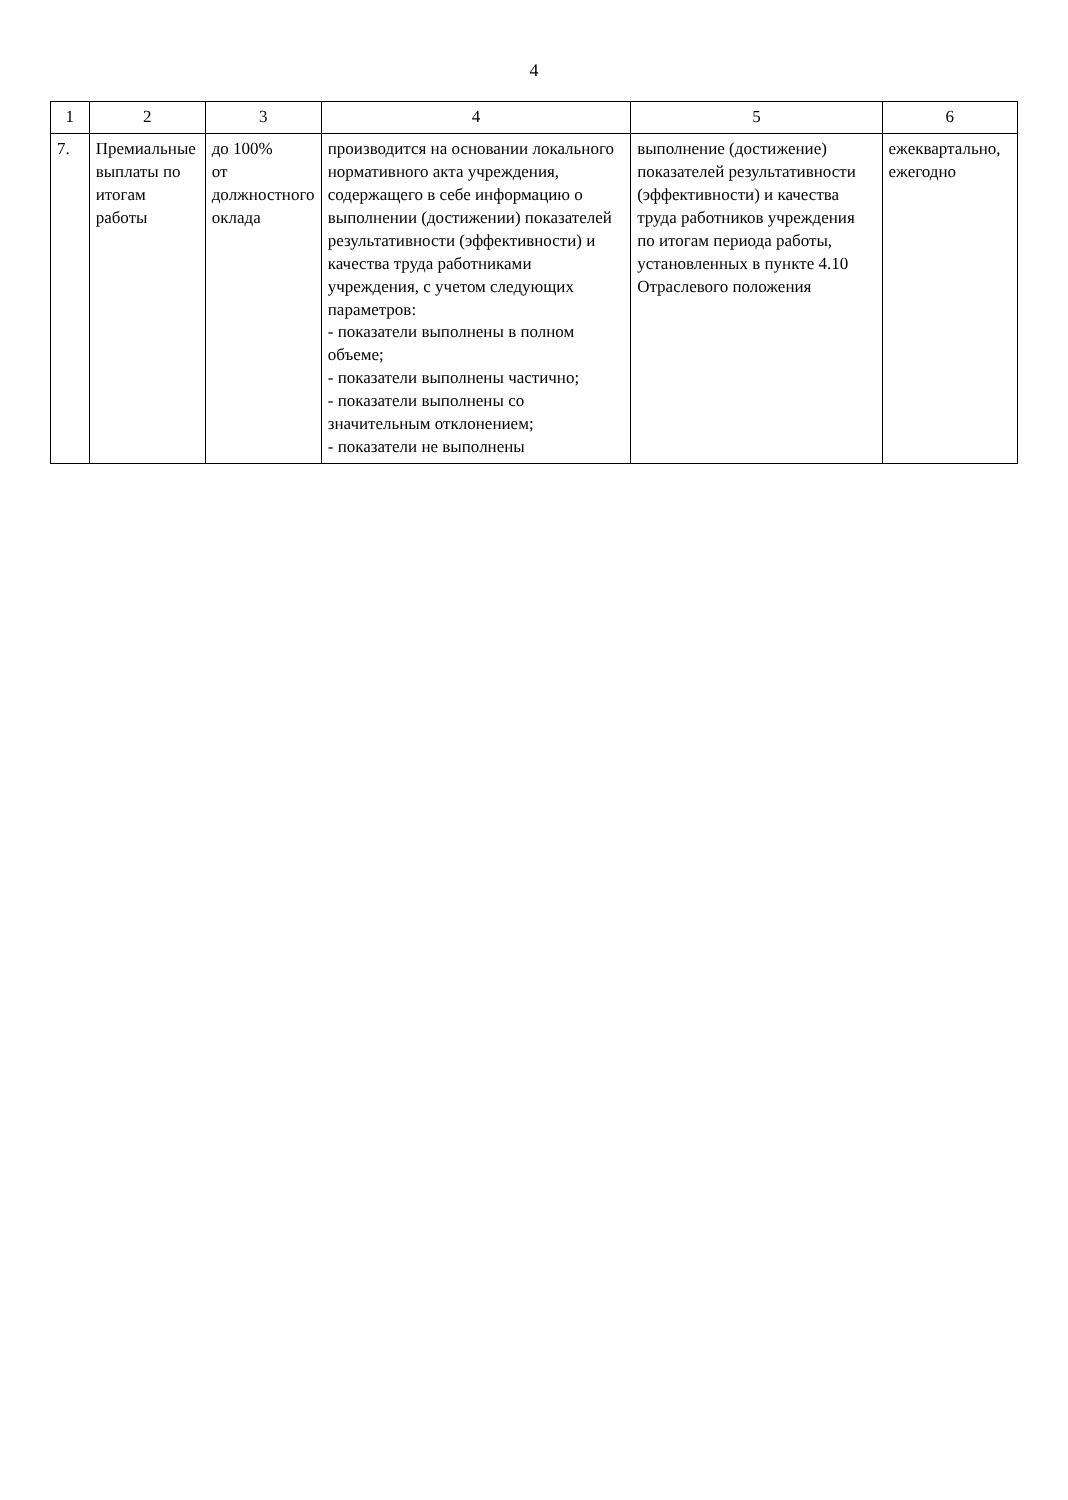4
| 1 | 2 | 3 | 4 | 5 | 6 |
| --- | --- | --- | --- | --- | --- |
| 7. | Премиальные выплаты по итогам работы | до 100% от должностного оклада | производится на основании локального нормативного акта учреждения, содержащего в себе информацию о выполнении (достижении) показателей результативности (эффективности) и качества труда работниками учреждения, с учетом следующих параметров: - показатели выполнены в полном объеме; - показатели выполнены частично; - показатели выполнены со значительным отклонением; - показатели не выполнены | выполнение (достижение) показателей результативности (эффективности) и качества труда работников учреждения по итогам периода работы, установленных в пункте 4.10 Отраслевого положения | ежеквартально, ежегодно |